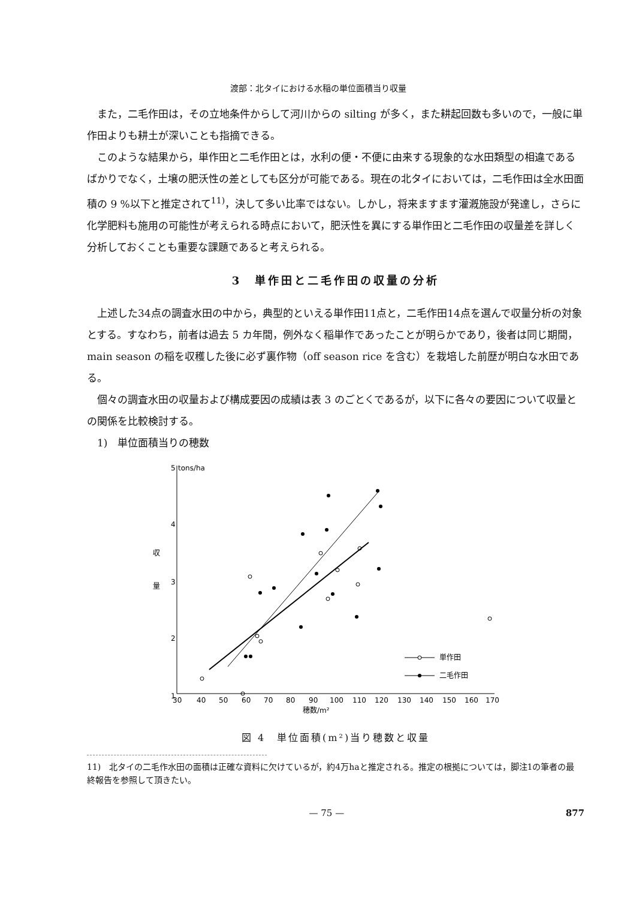渡部：北タイにおける水稲の単位面積当り収量
また，二毛作田は，その立地条件からして河川からの silting が多く，また耕起回数も多いので，一般に単作田よりも耕土が深いことも指摘できる。
このような結果から，単作田と二毛作田とは，水利の便・不便に由来する現象的な水田類型の相違であるばかりでなく，土壌の肥沃性の差としても区分が可能である。現在の北タイにおいては，二毛作田は全水田面積の 9 %以下と推定されて<sup>11)</sup>，決して多い比率ではない。しかし，将来ますます灌漑施設が発達し，さらに化学肥料も施用の可能性が考えられる時点において，肥沃性を異にする単作田と二毛作田の収量差を詳しく分析しておくことも重要な課題であると考えられる。
3　単作田と二毛作田の収量の分析
上述した34点の調査水田の中から，典型的といえる単作田11点と，二毛作田14点を選んで収量分析の対象とする。すなわち，前者は過去 5 カ年間，例外なく稲単作であったことが明らかであり，後者は同じ期間，main season の稲を収穫した後に必ず裏作物（off season rice を含む）を栽培した前歴が明白な水田である。
個々の調査水田の収量および構成要因の成績は表 3 のごとくであるが，以下に各々の要因について収量との関係を比較検討する。
1)　単位面積当りの穂数
5
tons/ha
4
3
2
1
収
量
30
40
50
60
70
80
90
100
110
120
130
140
150
160
170
穂数/m²
単作田
二毛作田
図 4　単位面積(m²)当り穂数と収量
11)　北タイの二毛作水田の面積は正確な資料に欠けているが，約4万haと推定される。推定の根拠については，脚注1の筆者の最終報告を参照して頂きたい。
— 75 — 877